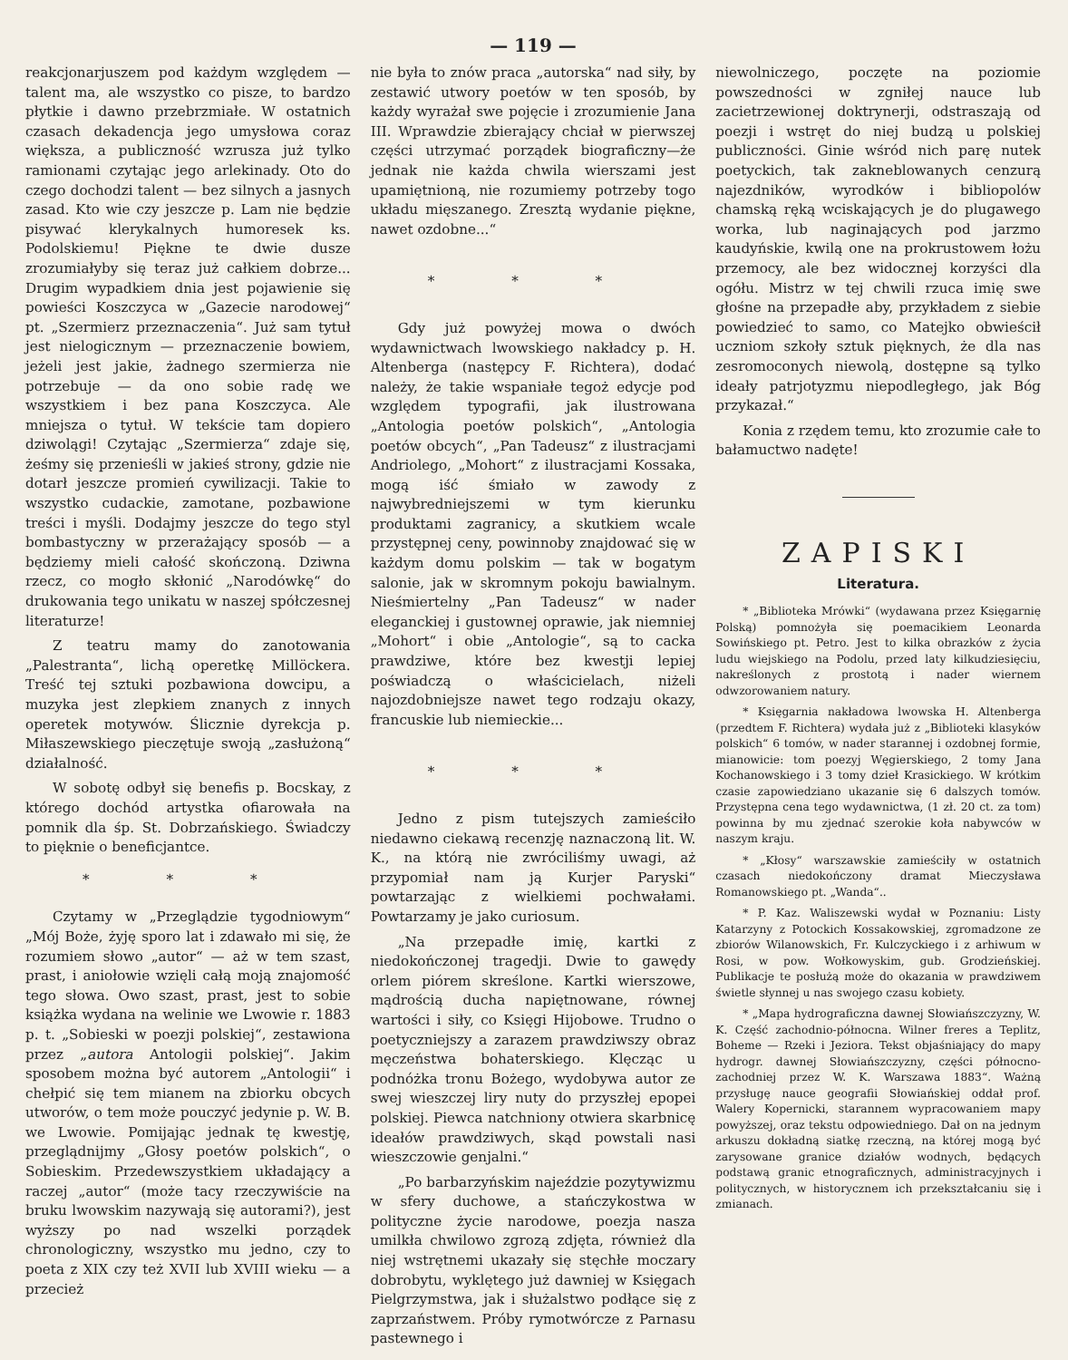— 119 —
reakcjonarjuszem pod każdym względem — talent ma, ale wszystko co pisze, to bardzo płytkie i dawno przebrzmiałe. W ostatnich czasach dekadencja jego umysłowa coraz większa, a publiczność wzrusza już tylko ramionami czytając jego arlekinady. Oto do czego dochodzi talent — bez silnych a jasnych zasad. Kto wie czy jeszcze p. Lam nie będzie pisywać klerykalnych humoresek ks. Podolskiemu! Piękne te dwie dusze zrozumiałyby się teraz już całkiem dobrze... Drugim wypadkiem dnia jest pojawienie się powieści Koszczyca w „Gazecie narodowej“ pt. „Szermierz przeznaczenia“. Już sam tytuł jest nielogicznym — przeznaczenie bowiem, jeżeli jest jakie, żadnego szermierza nie potrzebuje — da ono sobie radę we wszystkiem i bez pana Koszczyca. Ale mniejsza o tytuł. W tekście tam dopiero dziwolągi! Czytając „Szermierza“ zdaje się, żeśmy się przenieśli w jakieś strony, gdzie nie dotarł jeszcze promień cywilizacji. Takie to wszystko cudackie, zamotane, pozbawione treści i myśli. Dodajmy jeszcze do tego styl bombastyczny w przerażający sposób — a będziemy mieli całość skończoną. Dziwna rzecz, co mogło skłonić „Narodówkę“ do drukowania tego unikatu w naszej spółczesnej literaturze!
Z teatru mamy do zanotowania „Palestranta“, lichą operetkę Millöckera. Treść tej sztuki pozbawiona dowcipu, a muzyka jest zlepkiem znanych z innych operetek motywów. Ślicznie dyrekcja p. Miłaszewskiego pieczętuje swoją „zasłużoną“ działalność.
W sobotę odbył się benefis p. Bocskay, z którego dochód artystka ofiarowała na pomnik dla śp. St. Dobrzańskiego. Świadczy to pięknie o beneficjantce.
* * *
Czytamy w „Przeglądzie tygodniowym“ „Mój Boże, żyję sporo lat i zdawało mi się, że rozumiem słowo „autor“ — aż w tem szast, prast, i aniołowie wzięli całą moją znajomość tego słowa. Owo szast, prast, jest to sobie książka wydana na welinie we Lwowie r. 1883 p. t. „Sobieski w poezji polskiej“, zestawiona przez „autora Antologii polskiej“. Jakim sposobem można być autorem „Antologii“ i chełpić się tem mianem na zbiorku obcych utworów, o tem może pouczyć jedynie p. W. B. we Lwowie. Pomijając jednak tę kwestję, przeglądnijmy „Głosy poetów polskich“, o Sobieskim. Przedewszystkiem układający a raczej „autor“ (może tacy rzeczywiście na bruku lwowskim nazywają się autorami?), jest wyższy po nad wszelki porządek chronologiczny, wszystko mu jedno, czy to poeta z XIX czy też XVII lub XVIII wieku — a przecież
nie była to znów praca „autorska“ nad siły, by zestawić utwory poetów w ten sposób, by każdy wyrażał swe pojęcie i zrozumienie Jana III. Wprawdzie zbierający chciał w pierwszej części utrzymać porządek biograficzny—że jednak nie każda chwila wierszami jest upamiętnioną, nie rozumiemy potrzeby togo układu mięszanego. Zresztą wydanie piękne, nawet ozdobne...“
* * *
Gdy już powyżej mowa o dwóch wydawnictwach lwowskiego nakładcy p. H. Altenberga (następcy F. Richtera), dodać należy, że takie wspaniałe tegoż edycje pod względem typografii, jak ilustrowana „Antologia poetów polskich“, „Antologia poetów obcych“, „Pan Tadeusz“ z ilustracjami Andriolego, „Mohort“ z ilustracjami Kossaka, mogą iść śmiało w zawody z najwybredniejszemi w tym kierunku produktami zagranicy, a skutkiem wcale przystępnej ceny, powinnoby znajdować się w każdym domu polskim — tak w bogatym salonie, jak w skromnym pokoju bawialnym. Nieśmiertelny „Pan Tadeusz“ w nader eleganckiej i gustownej oprawie, jak niemniej „Mohort“ i obie „Antologie“, są to cacka prawdziwe, które bez kwestji lepiej poświadczą o właścicielach, niżeli najozdobniejsze nawet tego rodzaju okazy, francuskie lub niemieckie...
* * *
Jedno z pism tutejszych zamieściło niedawno ciekawą recenzję naznaczoną lit. W. K., na którą nie zwróciliśmy uwagi, aż przypomiał nam ją Kurjer Paryski“ powtarzając z wielkiemi pochwałami. Powtarzamy je jako curiosum.
„Na przepadłe imię, kartki z niedokończonej tragedji. Dwie to gawędy orlem piórem skreślone. Kartki wierszowe, mądrością ducha napiętnowane, równej wartości i siły, co Księgi Hijobowe. Trudno o poetyczniejszy a zarazem prawdziwszy obraz męczeństwa bohaterskiego. Klęcząc u podnóżka tronu Bożego, wydobywa autor ze swej wieszczej liry nuty do przyszłej epopei polskiej. Piewca natchniony otwiera skarbnicę ideałów prawdziwych, skąd powstali nasi wieszczowie genjalni.“
„Po barbarzyńskim najeździe pozytywizmu w sfery duchowe, a stańczykostwa w polityczne życie narodowe, poezja nasza umilkła chwilowo zgrozą zdjęta, również dla niej wstrętnemi ukazały się stęchłe moczary dobrobytu, wyklętego już dawniej w Księgach Pielgrzymstwa, jak i służalstwo podłące się z zaprzaństwem. Próby rymotwórcze z Parnasu pastewnego i
niewolniczego, poczęte na poziomie powszedności w zgniłej nauce lub zacietrzewionej doktrynerji, odstraszają od poezji i wstręt do niej budzą u polskiej publiczności. Ginie wśród nich parę nutek poetyckich, tak zakneblowanych cenzurą najezdników, wyrodków i bibliopolów chamską ręką wciskających je do plugawego worka, lub naginających pod jarzmo kaudyńskie, kwilą one na prokrustowem łożu przemocy, ale bez widocznej korzyści dla ogółu. Mistrz w tej chwili rzuca imię swe głośne na przepadłe aby, przykładem z siebie powiedzieć to samo, co Matejko obwieścił uczniom szkoły sztuk pięknych, że dla nas zesromoconych niewolą, dostępne są tylko ideały patrjotyzmu niepodległego, jak Bóg przykazał.“
Konia z rzędem temu, kto zrozumie całe to bałamuctwo nadęte!
ZAPISKI
Literatura.
* „Biblioteka Mrówki“ (wydawana przez Księgarnię Polską) pomnożyła się poemacikiem Leonarda Sowińskiego pt. Petro. Jest to kilka obrazków z życia ludu wiejskiego na Podolu, przed laty kilkudziesięciu, nakreślonych z prostotą i nader wiernem odwzorowaniem natury.
* Księgarnia nakładowa lwowska H. Altenberga (przedtem F. Richtera) wydała już z „Biblioteki klasyków polskich“ 6 tomów, w nader starannej i ozdobnej formie, mianowicie: tom poezyj Węgierskiego, 2 tomy Jana Kochanowskiego i 3 tomy dzieł Krasickiego. W krótkim czasie zapowiedziano ukazanie się 6 dalszych tomów. Przystępna cena tego wydawnictwa, (1 zł. 20 ct. za tom) powinna by mu zjednać szerokie koła nabywców w naszym kraju.
* „Kłosy“ warszawskie zamieściły w ostatnich czasach niedokończony dramat Mieczysława Romanowskiego pt. „Wanda“..
* P. Kaz. Waliszewski wydał w Poznaniu: Listy Katarzyny z Potockich Kossakowskiej, zgromadzone ze zbiorów Wilanowskich, Fr. Kulczyckiego i z arhiwum w Rosi, w pow. Wołkowyskim, gub. Grodzieńskiej. Publikacje te posłużą może do okazania w prawdziwem świetle słynnej u nas swojego czasu kobiety.
* „Mapa hydrograficzna dawnej Słowiańszczyzny, W. K. Część zachodnio-północna. Wilner freres a Teplitz, Boheme — Rzeki i Jeziora. Tekst objaśniający do mapy hydrogr. dawnej Słowiańszczyzny, części północno-zachodniej przez W. K. Warszawa 1883“. Ważną przysługę nauce geografii Słowiańskiej oddał prof. Walery Kopernicki, starannem wypracowaniem mapy powyższej, oraz tekstu odpowiedniego. Dał on na jednym arkuszu dokładną siatkę rzeczną, na której mogą być zarysowane granice działów wodnych, będących podstawą granic etnograficznych, administracyjnych i politycznych, w historycznem ich przekształcaniu się i zmianach.